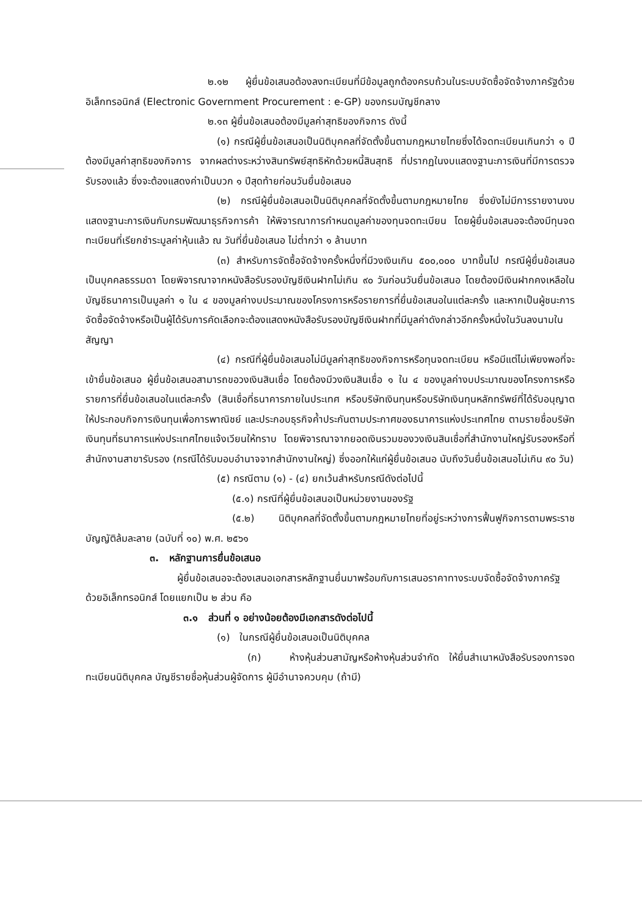๒.๑๒ ผู้ยื่นข้อเสนอต้องลงทะเบียนที่มีข้อมูลถูกต้องครบถ้วนในระบบจัดซื้อจัดจ้างภาครัฐด้วยอิเล็กทรอนิกส์ (Electronic Government Procurement : e-GP) ของกรมบัญชีกลาง
๒.๑๓ ผู้ยื่นข้อเสนอต้องมีมูลค่าสุทธิของกิจการ ดังนี้
(๑) กรณีผู้ยื่นข้อเสนอเป็นนิติบุคคลที่จัดตั้งขึ้นตามกฎหมายไทยซึ่งได้จดทะเบียนเกินกว่า ๑ ปี ต้องมีมูลค่าสุทธิของกิจการ จากผลต่างระหว่างสินทรัพย์สุทธิหักด้วยหนี้สินสุทธิ ที่ปรากฏในงบแสดงฐานะการเงินที่มีการตรวจรับรองแล้ว ซึ่งจะต้องแสดงค่าเป็นบวก ๑ ปีสุดท้ายก่อนวันยื่นข้อเสนอ
(๒) กรณีผู้ยื่นข้อเสนอเป็นนิติบุคคลที่จัดตั้งขึ้นตามกฎหมายไทย ซึ่งยังไม่มีการรายงานงบแสดงฐานะการเงินกับกรมพัฒนาธุรกิจการค้า ให้พิจารณาการกำหนดมูลค่าของทุนจดทะเบียน โดยผู้ยื่นข้อเสนอจะต้องมีทุนจดทะเบียนที่เรียกชำระมูลค่าหุ้นแล้ว ณ วันที่ยื่นข้อเสนอ ไม่ต่ำกว่า ๑ ล้านบาท
(๓) สำหรับการจัดซื้อจัดจ้างครั้งหนึ่งที่มีวงเงินเกิน ๕๐๐,๐๐๐ บาทขึ้นไป กรณีผู้ยื่นข้อเสนอเป็นบุคคลธรรมดา โดยพิจารณาจากหนังสือรับรองบัญชีเงินฝากไม่เกิน ๙๐ วันก่อนวันยื่นข้อเสนอ โดยต้องมีเงินฝากคงเหลือในบัญชีธนาคารเป็นมูลค่า ๑ ใน ๔ ของมูลค่างบประมาณของโครงการหรือรายการที่ยื่นข้อเสนอในแต่ละครั้ง และหากเป็นผู้ชนะการจัดซื้อจัดจ้างหรือเป็นผู้ได้รับการคัดเลือกจะต้องแสดงหนังสือรับรองบัญชีเงินฝากที่มีมูลค่าดังกล่าวอีกครั้งหนึ่งในวันลงนามในสัญญา
(๔) กรณีที่ผู้ยื่นข้อเสนอไม่มีมูลค่าสุทธิของกิจการหรือทุนจดทะเบียน หรือมีแต่ไม่เพียงพอที่จะเข้ายื่นข้อเสนอ ผู้ยื่นข้อเสนอสามารถขอวงเงินสินเชื่อ โดยต้องมีวงเงินสินเชื่อ ๑ ใน ๔ ของมูลค่างบประมาณของโครงการหรือรายการที่ยื่นข้อเสนอในแต่ละครั้ง (สินเชื่อที่ธนาคารภายในประเทศ หรือบริษัทเงินทุนหรือบริษัทเงินทุนหลักทรัพย์ที่ได้รับอนุญาตให้ประกอบกิจการเงินทุนเพื่อการพาณิชย์ และประกอบธุรกิจค้ำประกันตามประกาศของธนาคารแห่งประเทศไทย ตามรายชื่อบริษัทเงินทุนที่ธนาคารแห่งประเทศไทยแจ้งเวียนให้ทราบ โดยพิจารณาจากยอดเงินรวมของวงเงินสินเชื่อที่สำนักงานใหญ่รับรองหรือที่สำนักงานสาขารับรอง (กรณีได้รับมอบอำนาจจากสำนักงานใหญ่) ซึ่งออกให้แก่ผู้ยื่นข้อเสนอ นับถึงวันยื่นข้อเสนอไม่เกิน ๙๐ วัน)
(๕) กรณีตาม (๑) - (๔) ยกเว้นสำหรับกรณีดังต่อไปนี้
(๕.๑) กรณีที่ผู้ยื่นข้อเสนอเป็นหน่วยงานของรัฐ
(๕.๒) นิติบุคคลที่จัดตั้งขึ้นตามกฎหมายไทยที่อยู่ระหว่างการฟื้นฟูกิจการตามพระราชบัญญัติล้มละลาย (ฉบับที่ ๑๐) พ.ศ. ๒๕๖๑
๓. หลักฐานการยื่นข้อเสนอ
ผู้ยื่นข้อเสนอจะต้องเสนอเอกสารหลักฐานยื่นมาพร้อมกับการเสนอราคาทางระบบจัดซื้อจัดจ้างภาครัฐด้วยอิเล็กทรอนิกส์ โดยแยกเป็น ๒ ส่วน คือ
๓.๑ ส่วนที่ ๑ อย่างน้อยต้องมีเอกสารดังต่อไปนี้
(๑) ในกรณีผู้ยื่นข้อเสนอเป็นนิติบุคคล
(ก) ห้างหุ้นส่วนสามัญหรือห้างหุ้นส่วนจำกัด ให้ยื่นสำเนาหนังสือรับรองการจดทะเบียนนิติบุคคล บัญชีรายชื่อหุ้นส่วนผู้จัดการ ผู้มีอำนาจควบคุม (ถ้ามี)